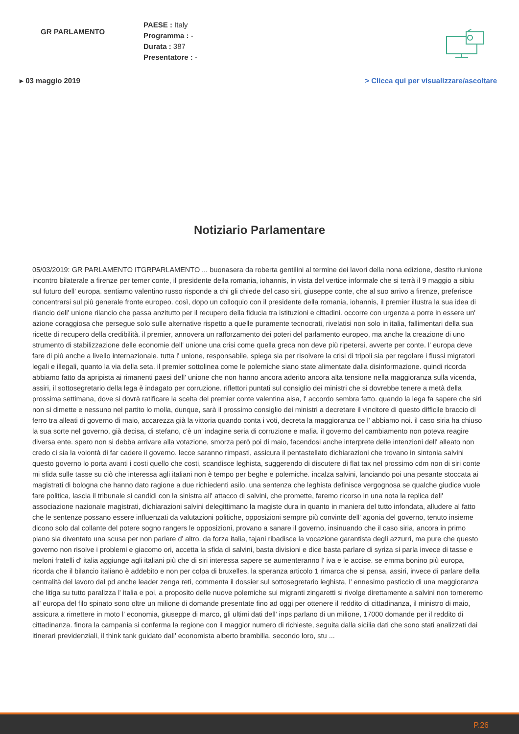GR PARLAMENTO
PAESE : Italy
Programma : -
Durata : 387
Presentatore : -
▸ 03 maggio 2019 > Clicca qui per visualizzare/ascoltare
Notiziario Parlamentare
05/03/2019: GR PARLAMENTO ITGRPARLAMENTO ... buonasera da roberta gentilini al termine dei lavori della nona edizione, destito riunione incontro bilaterale a firenze per temer conte, il presidente della romania, iohannis, in vista del vertice informale che si terrà il 9 maggio a sibiu sul futuro dell' europa. sentiamo valentino russo risponde a chi gli chiede del caso siri, giuseppe conte, che al suo arrivo a firenze, preferisce concentrarsi sul più generale fronte europeo. così, dopo un colloquio con il presidente della romania, iohannis, il premier illustra la sua idea di rilancio dell' unione rilancio che passa anzitutto per il recupero della fiducia tra istituzioni e cittadini. occorre con urgenza a porre in essere un' azione coraggiosa che persegue solo sulle alternative rispetto a quelle puramente tecnocrati, rivelatisi non solo in italia, fallimentari della sua ricette di recupero della credibilità. il premier, annovera un rafforzamento dei poteri del parlamento europeo, ma anche la creazione di uno strumento di stabilizzazione delle economie dell' unione una crisi come quella greca non deve più ripetersi, avverte per conte. l' europa deve fare di più anche a livello internazionale. tutta l' unione, responsabile, spiega sia per risolvere la crisi di tripoli sia per regolare i flussi migratori legali e illegali, quanto la via della seta. il premier sottolinea come le polemiche siano state alimentate dalla disinformazione. quindi ricorda abbiamo fatto da apripista ai rimanenti paesi dell' unione che non hanno ancora aderito ancora alta tensione nella maggioranza sulla vicenda, assiri, il sottosegretario della lega è indagato per corruzione. riflettori puntati sul consiglio dei ministri che si dovrebbe tenere a metà della prossima settimana, dove si dovrà ratificare la scelta del premier conte valentina aisa, l' accordo sembra fatto. quando la lega fa sapere che siri non si dimette e nessuno nel partito lo molla, dunque, sarà il prossimo consiglio dei ministri a decretare il vincitore di questo difficile braccio di ferro tra alleati di governo di maio, accarezza già la vittoria quando conta i voti, decreta la maggioranza ce l' abbiamo noi. il caso siria ha chiuso la sua sorte nel governo, già decisa, di stefano, c'è un' indagine seria di corruzione e mafia. il governo del cambiamento non poteva reagire diversa ente. spero non si debba arrivare alla votazione, smorza però poi di maio, facendosi anche interprete delle intenzioni dell' alleato non credo ci sia la volontà di far cadere il governo. lecce saranno rimpasti, assicura il pentastellato dichiarazioni che trovano in sintonia salvini questo governo lo porta avanti i costi quello che costi, scandisce leghista, suggerendo di discutere di flat tax nel prossimo cdm non di siri conte mi sfida sulle tasse su ciò che interessa agli italiani non è tempo per beghe e polemiche. incalza salvini, lanciando poi una pesante stoccata ai magistrati di bologna che hanno dato ragione a due richiedenti asilo. una sentenza che leghista definisce vergognosa se qualche giudice vuole fare politica, lascia il tribunale si candidi con la sinistra all' attacco di salvini, che promette, faremo ricorso in una nota la replica dell' associazione nazionale magistrati, dichiarazioni salvini delegittimano la magiste dura in quanto in maniera del tutto infondata, alludere al fatto che le sentenze possano essere influenzati da valutazioni politiche, opposizioni sempre più convinte dell' agonia del governo, tenuto insieme dicono solo dal collante del potere sogno rangers le opposizioni, provano a sanare il governo, insinuando che il caso siria, ancora in primo piano sia diventato una scusa per non parlare d' altro. da forza italia, tajani ribadisce la vocazione garantista degli azzurri, ma pure che questo governo non risolve i problemi e giacomo ori, accetta la sfida di salvini, basta divisioni e dice basta parlare di syriza si parla invece di tasse e meloni fratelli d' italia aggiunge agli italiani più che di siri interessa sapere se aumenteranno l' iva e le accise. se emma bonino più europa, ricorda che il bilancio italiano è addebito e non per colpa di bruxelles, la speranza articolo 1 rimarca che si pensa, assiri, invece di parlare della centralità del lavoro dal pd anche leader zenga reti, commenta il dossier sul sottosegretario leghista, l' ennesimo pasticcio di una maggioranza che litiga su tutto paralizza l' italia e poi, a proposito delle nuove polemiche sui migranti zingaretti si rivolge direttamente a salvini non torneremo all' europa del filo spinato sono oltre un milione di domande presentate fino ad oggi per ottenere il reddito di cittadinanza, il ministro di maio, assicura a rimettere in moto l' economia, giuseppe di marco, gli ultimi dati dell' inps parlano di un milione, 17000 domande per il reddito di cittadinanza. finora la campania si conferma la regione con il maggior numero di richieste, seguita dalla sicilia dati che sono stati analizzati dai itinerari previdenziali, il think tank guidato dall' economista alberto brambilla, secondo loro, stu ...
P.26